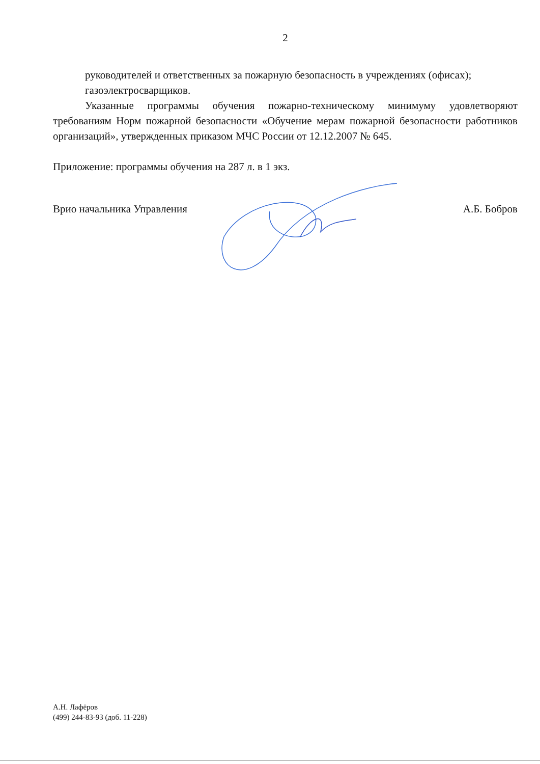2
руководителей и ответственных за пожарную безопасность в учреждениях (офисах);
газоэлектросварщиков.
Указанные программы обучения пожарно-техническому минимуму удовлетворяют требованиям Норм пожарной безопасности «Обучение мерам пожарной безопасности работников организаций», утвержденных приказом МЧС России от 12.12.2007 № 645.
Приложение: программы обучения на 287 л. в 1 экз.
Врио начальника Управления А.Б. Бобров
А.Н. Лафёров
(499) 244-83-93 (доб. 11-228)